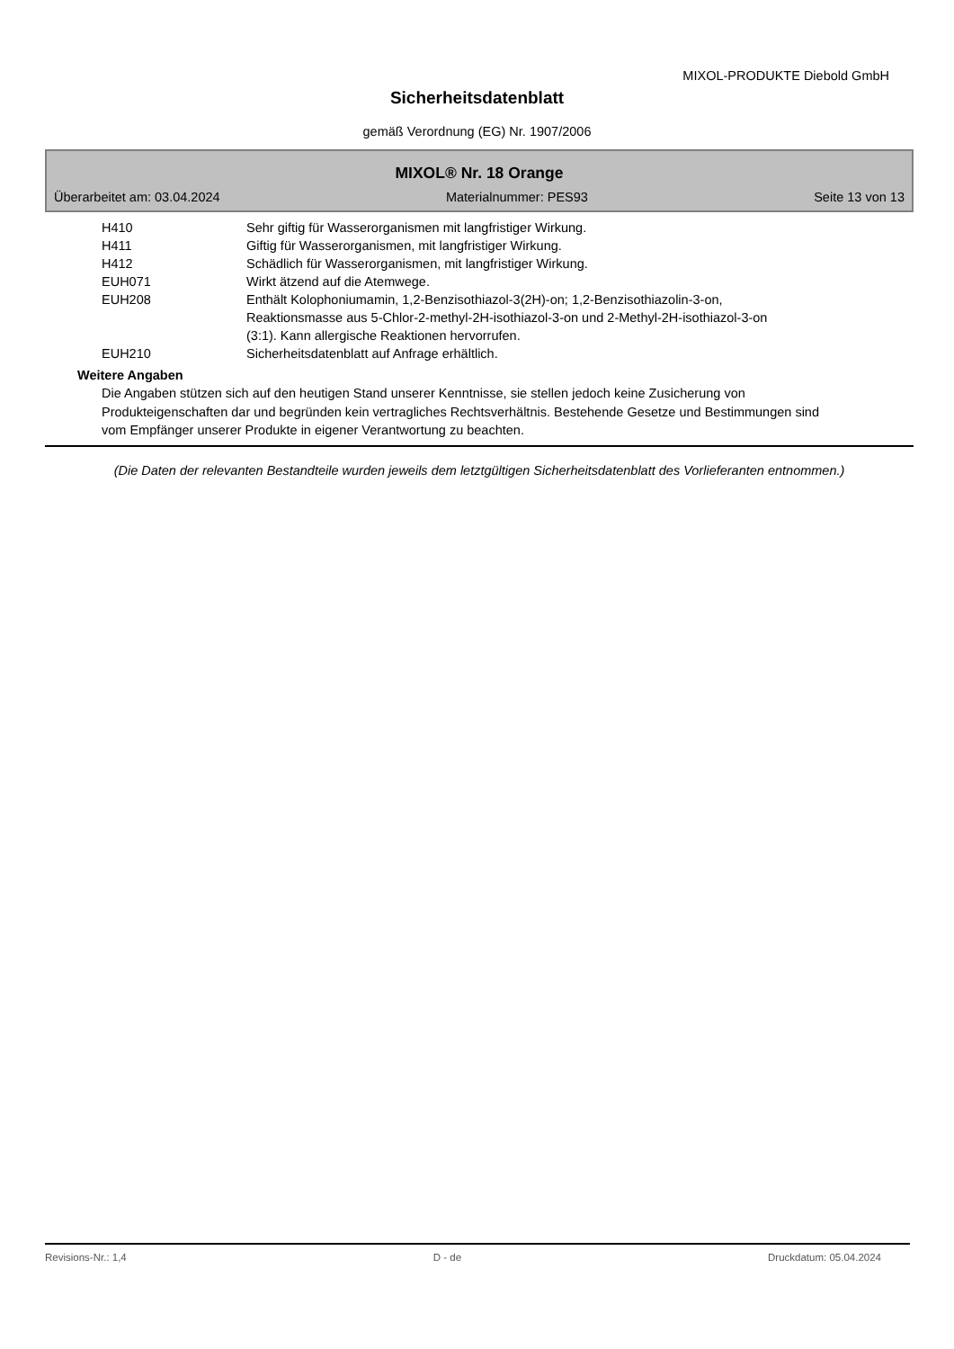MIXOL-PRODUKTE Diebold GmbH
Sicherheitsdatenblatt
gemäß Verordnung (EG) Nr. 1907/2006
MIXOL® Nr. 18 Orange
Überarbeitet am: 03.04.2024 Materialnummer: PES93 Seite 13 von 13
| H410 | Sehr giftig für Wasserorganismen mit langfristiger Wirkung. |
| H411 | Giftig für Wasserorganismen, mit langfristiger Wirkung. |
| H412 | Schädlich für Wasserorganismen, mit langfristiger Wirkung. |
| EUH071 | Wirkt ätzend auf die Atemwege. |
| EUH208 | Enthält Kolophoniumamin, 1,2-Benzisothiazol-3(2H)-on; 1,2-Benzisothiazolin-3-on, Reaktionsmasse aus 5-Chlor-2-methyl-2H-isothiazol-3-on und 2-Methyl-2H-isothiazol-3-on (3:1). Kann allergische Reaktionen hervorrufen. |
| EUH210 | Sicherheitsdatenblatt auf Anfrage erhältlich. |
Weitere Angaben
Die Angaben stützen sich auf den heutigen Stand unserer Kenntnisse, sie stellen jedoch keine Zusicherung von Produkteigenschaften dar und begründen kein vertragliches Rechtsverhältnis. Bestehende Gesetze und Bestimmungen sind vom Empfänger unserer Produkte in eigener Verantwortung zu beachten.
(Die Daten der relevanten Bestandteile wurden jeweils dem letztgültigen Sicherheitsdatenblatt des Vorlieferanten entnommen.)
Revisions-Nr.: 1,4 D - de Druckdatum: 05.04.2024